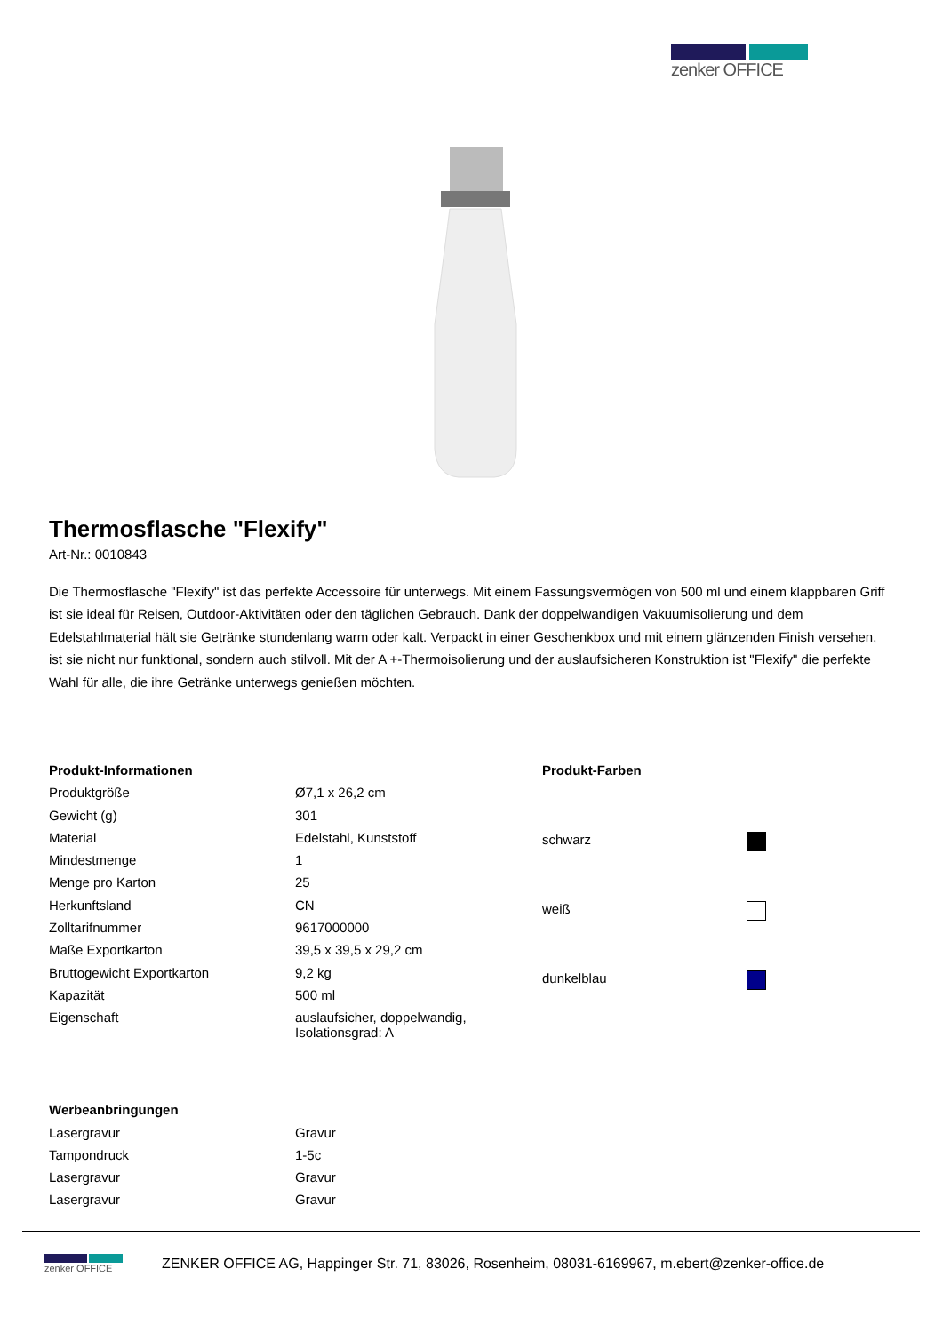zenker OFFICE
Thermosflasche "Flexify"
Art-Nr.: 0010843
Die Thermosflasche "Flexify" ist das perfekte Accessoire für unterwegs. Mit einem Fassungsvermögen von 500 ml und einem klappbaren Griff ist sie ideal für Reisen, Outdoor-Aktivitäten oder den täglichen Gebrauch. Dank der doppelwandigen Vakuumisolierung und dem Edelstahlmaterial hält sie Getränke stundenlang warm oder kalt. Verpackt in einer Geschenkbox und mit einem glänzenden Finish versehen, ist sie nicht nur funktional, sondern auch stilvoll. Mit der A +-Thermoisolierung und der auslaufsicheren Konstruktion ist "Flexify" die perfekte Wahl für alle, die ihre Getränke unterwegs genießen möchten.
| Produkt-Informationen | |
| Produktgröße | Ø7,1 x 26,2 cm |
| Gewicht (g) | 301 |
| Material | Edelstahl, Kunststoff |
| Mindestmenge | 1 |
| Menge pro Karton | 25 |
| Herkunftsland | CN |
| Zolltarifnummer | 9617000000 |
| Maße Exportkarton | 39,5 x 39,5 x 29,2 cm |
| Bruttogewicht Exportkarton | 9,2 kg |
| Kapazität | 500 ml |
| Eigenschaft | auslaufsicher, doppelwandig, Isolationsgrad: A |
| Produkt-Farben | |
| schwarz | |
| weiß | |
| dunkelblau | |
| Werbeanbringungen | |
| Lasergravur | Gravur |
| Tampondruck | 1-5c |
| Lasergravur | Gravur |
| Lasergravur | Gravur |
zenker OFFICE
ZENKER OFFICE AG, Happinger Str. 71, 83026, Rosenheim, 08031-6169967, m.ebert@zenker-office.de